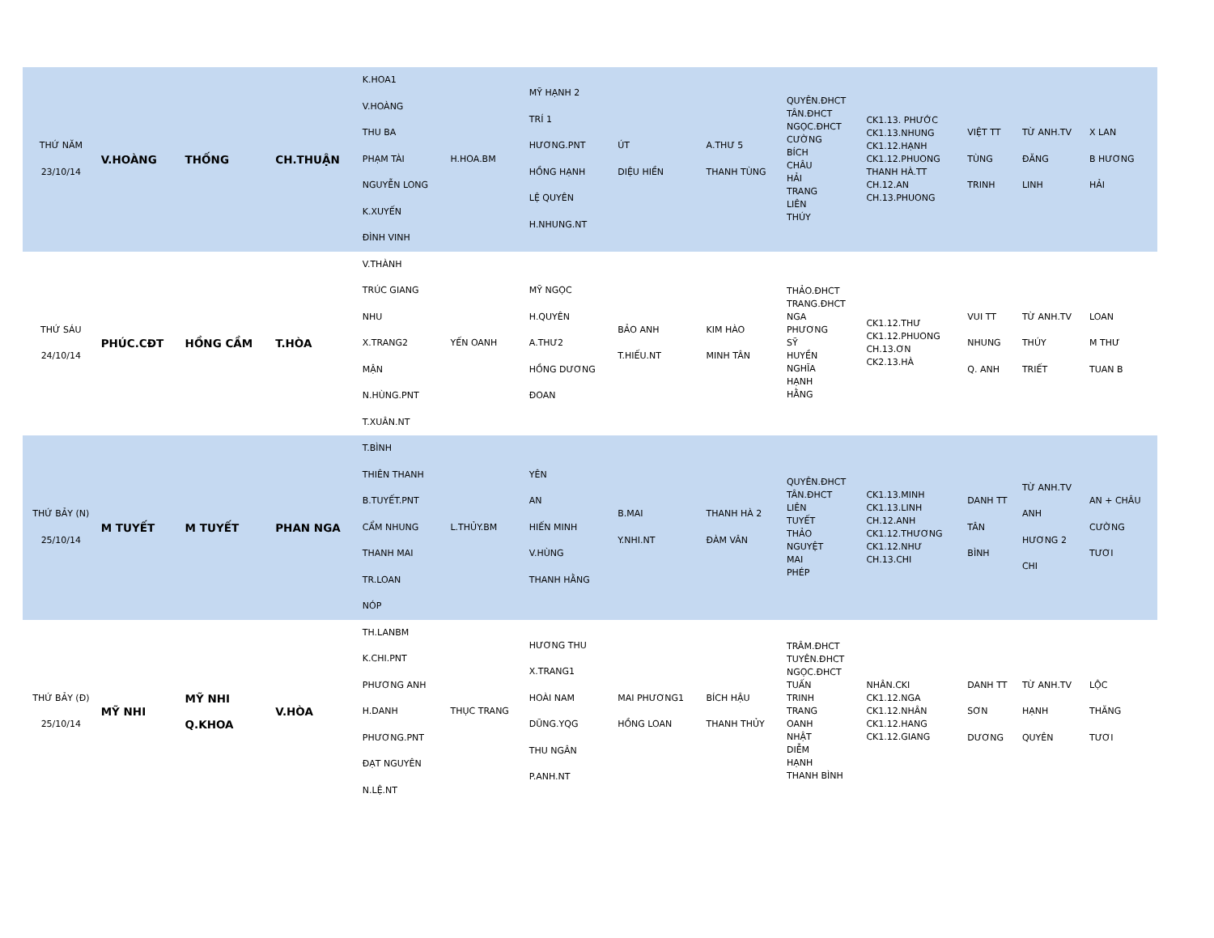| THỨ NĂM 23/10/14 | V.HOÀNG | THỐNG | CH.THUẬN | K.HOA1 V.HOÀNG THU BA PHẠM TÀI NGUYỄN LONG K.XUYẾN ĐÌNH VINH | H.HOA.BM | MỸ HẠNH 2 TRÍ 1 HƯƠNG.PNT HỒNG HẠNH LỆ QUYÊN H.NHUNG.NT | ÚT DIỆU HIỀN | A.THƯ 5 THANH TÙNG | QUYÊN.ĐHCT TÂN.ĐHCT NGỌC.ĐHCT CƯỜNG BÍCH CHÂU HẢI TRANG LIÊN THÚY | CK1.13. PHƯỚC CK1.13.NHUNG CK1.12.HẠNH CK1.12.PHUONG THANH HÀ.TT CH.12.AN CH.13.PHUONG | VIỆT TT TÙNG TRINH | TỪ ANH.TV ĐĂNG LINH | X LAN B HƯƠNG HẢI |
| THỨ SÁU 24/10/14 | PHÚC.CĐT | HỒNG CẦM | T.HÒA | V.THÀNH TRÚC GIANG NHU X.TRANG2 MẬN N.HÙNG.PNT T.XUÂN.NT | YẾN OANH | MỸ NGỌC H.QUYÊN A.THƯ2 HỒNG DƯƠNG ĐOAN | BẢO ANH T.HIẾU.NT | KIM HÀO MINH TÂN | THẢO.ĐHCT TRANG.ĐHCT NGA PHƯƠNG SỸ HUYỀN NGHĨA HẠNH HẰNG | CK1.12.THƯ CK1.12.PHUONG CH.13.ƠN CK2.13.HÀ | VUI TT NHUNG Q. ANH | TỪ ANH.TV THÚY TRIẾT | LOAN M THƯ TUAN B |
| THỨ BẢY (N) 25/10/14 | M TUYẾT | M TUYẾT | PHAN NGA | T.BÌNH THIÊN THANH B.TUYẾT.PNT CẨM NHUNG THANH MAI TR.LOAN NÓP | L.THỦY.BM | YÊN AN HIẾN MINH V.HÙNG THANH HẰNG | B.MAI Y.NHI.NT | THANH HÀ 2 ĐÀM VÂN | QUYÊN.ĐHCT TÂN.ĐHCT LIÊN TUYẾT THẢO NGUYỆT MAI PHÉP | CK1.13.MINH CK1.13.LINH CH.12.ANH CK1.12.THƯƠNG CK1.12.NHƯ CH.13.CHI | DANH TT TÂN BÌNH | TỪ ANH.TV ANH HƯƠNG 2 CHI | AN + CHÂU CƯỜNG TƯƠI |
| THỨ BẢY (Đ) 25/10/14 | MỸ NHI | MỸ NHI Q.KHOA | V.HÒA | TH.LANBM K.CHI.PNT PHƯƠNG ANH H.DANH PHƯƠNG.PNT ĐẠT NGUYÊN N.LỆ.NT | THỤC TRANG | HƯƠNG THU X.TRANG1 HOÀI NAM DŨNG.YQG THU NGÂN P.ANH.NT | MAI PHƯƠNG1 HỒNG LOAN | BÍCH HẬU THANH THỦY | TRÂM.ĐHCT TUYÊN.ĐHCT NGỌC.ĐHCT TUẤN TRINH TRANG OANH NHẬT DIỄM HẠNH THANH BÌNH | NHÂN.CKI CK1.12.NGA CK1.12.NHÂN CK1.12.HANG CK1.12.GIANG | DANH TT SƠN DƯƠNG | TỪ ANH.TV HẠNH QUYÊN | LỘC THĂNG TƯƠI |